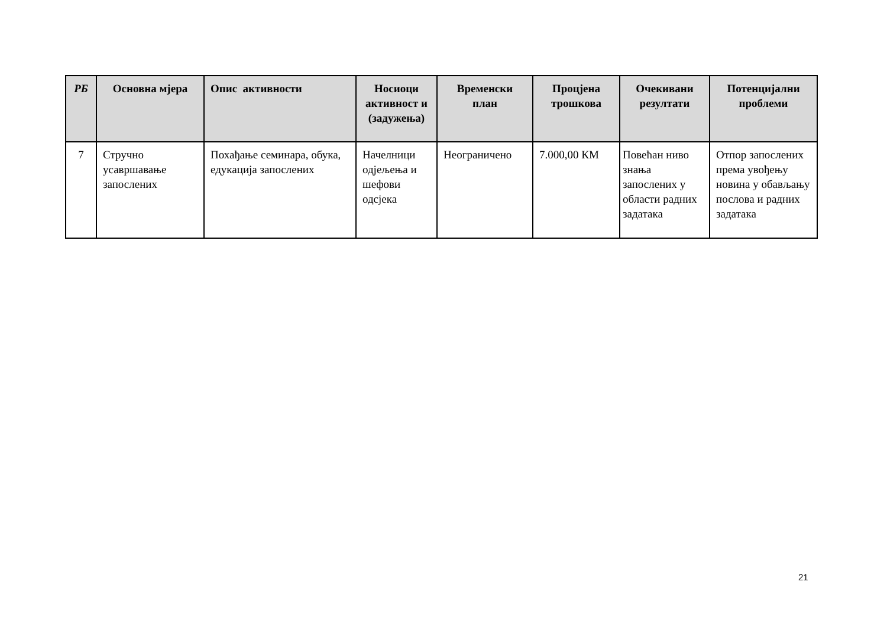| РБ | Основна мјера | Опис активности | Носиоци активност и (задужења) | Временски план | Процјена трошкова | Очекивани резултати | Потенцијални проблеми |
| --- | --- | --- | --- | --- | --- | --- | --- |
| 7 | Стручно усавршавање запослених | Похађање семинара, обука, едукација запослених | Начелници одјељења и шефови одсјека | Неограничено | 7.000,00 КМ | Повећан ниво знања запослених у области радних задатака | Отпор запослених према увођењу новина у обављању послова и радних задатака |
21